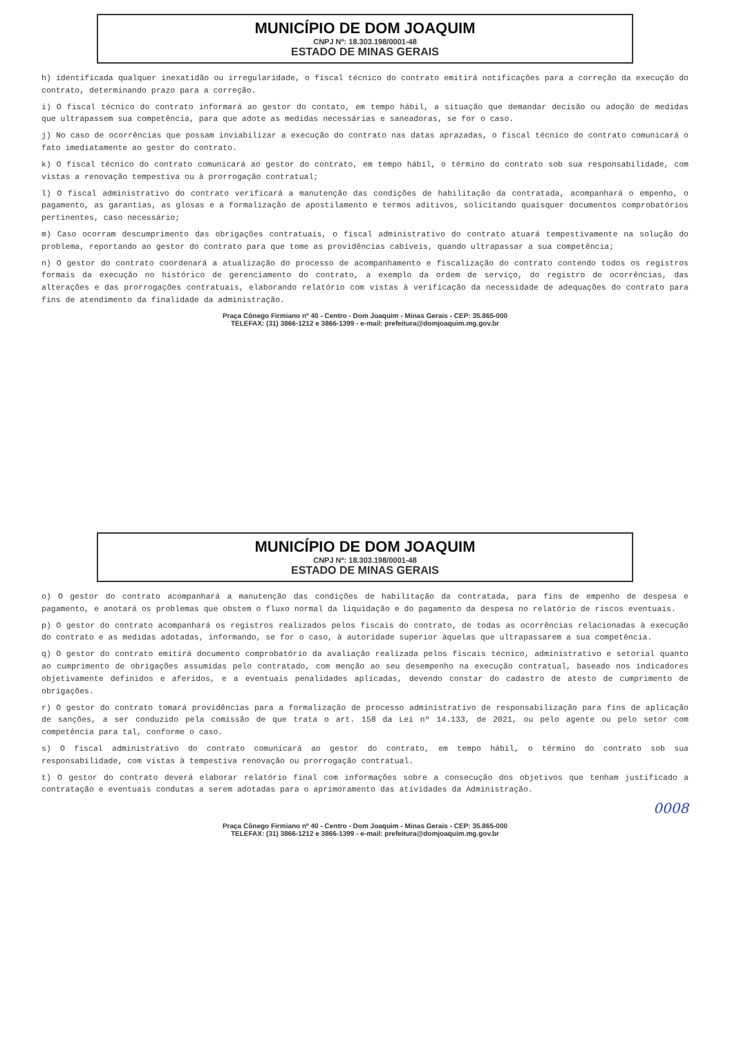MUNICÍPIO DE DOM JOAQUIM
CNPJ Nº: 18.303.198/0001-48
ESTADO DE MINAS GERAIS
h) identificada qualquer inexatidão ou irregularidade, o fiscal técnico do contrato emitirá notificações para a correção da execução do contrato, determinando prazo para a correção.
i) O fiscal técnico do contrato informará ao gestor do contato, em tempo hábil, a situação que demandar decisão ou adoção de medidas que ultrapassem sua competência, para que adote as medidas necessárias e saneadoras, se for o caso.
j) No caso de ocorrências que possam inviabilizar a execução do contrato nas datas aprazadas, o fiscal técnico do contrato comunicará o fato imediatamente ao gestor do contrato.
k) O fiscal técnico do contrato comunicará ao gestor do contrato, em tempo hábil, o término do contrato sob sua responsabilidade, com vistas a renovação tempestiva ou à prorrogação contratual;
l) O fiscal administrativo do contrato verificará a manutenção das condições de habilitação da contratada, acompanhará o empenho, o pagamento, as garantias, as glosas e a formalização de apostilamento e termos aditivos, solicitando quaisquer documentos comprobatórios pertinentes, caso necessário;
m) Caso ocorram descumprimento das obrigações contratuais, o fiscal administrativo do contrato atuará tempestivamente na solução do problema, reportando ao gestor do contrato para que tome as providências cabíveis, quando ultrapassar a sua competência;
n) O gestor do contrato coordenará a atualização do processo de acompanhamento e fiscalização do contrato contendo todos os registros formais da execução no histórico de gerenciamento do contrato, a exemplo da ordem de serviço, do registro de ocorrências, das alterações e das prorrogações contratuais, elaborando relatório com vistas à verificação da necessidade de adequações do contrato para fins de atendimento da finalidade da administração.
Praça Cônego Firmiano nº 40 - Centro - Dom Joaquim - Minas Gerais - CEP: 35.865-000
TELEFAX: (31) 3866-1212 e 3866-1399 - e-mail: prefeitura@domjoaquim.mg.gov.br
MUNICÍPIO DE DOM JOAQUIM
CNPJ Nº: 18.303.198/0001-48
ESTADO DE MINAS GERAIS
o) O gestor do contrato acompanhará a manutenção das condições de habilitação da contratada, para fins de empenho de despesa e pagamento, e anotará os problemas que obstem o fluxo normal da liquidação e do pagamento da despesa no relatório de riscos eventuais.
p) O gestor do contrato acompanhará os registros realizados pelos fiscais do contrato, de todas as ocorrências relacionadas à execução do contrato e as medidas adotadas, informando, se for o caso, à autoridade superior àquelas que ultrapassarem a sua competência.
q) O gestor do contrato emitirá documento comprobatório da avaliação realizada pelos fiscais técnico, administrativo e setorial quanto ao cumprimento de obrigações assumidas pelo contratado, com menção ao seu desempenho na execução contratual, baseado nos indicadores objetivamente definidos e aferidos, e a eventuais penalidades aplicadas, devendo constar do cadastro de atesto de cumprimento de obrigações.
r) O gestor do contrato tomará providências para a formalização de processo administrativo de responsabilização para fins de aplicação de sanções, a ser conduzido pela comissão de que trata o art. 158 da Lei nº 14.133, de 2021, ou pelo agente ou pelo setor com competência para tal, conforme o caso.
s) O fiscal administrativo do contrato comunicará ao gestor do contrato, em tempo hábil, o término do contrato sob sua responsabilidade, com vistas à tempestiva renovação ou prorrogação contratual.
t) O gestor do contrato deverá elaborar relatório final com informações sobre a consecução dos objetivos que tenham justificado a contratação e eventuais condutas a serem adotadas para o aprimoramento das atividades da Administração.
0008
Praça Cônego Firmiano nº 40 - Centro - Dom Joaquim - Minas Gerais - CEP: 35.865-000
TELEFAX: (31) 3866-1212 e 3866-1399 - e-mail: prefeitura@domjoaquim.mg.gov.br